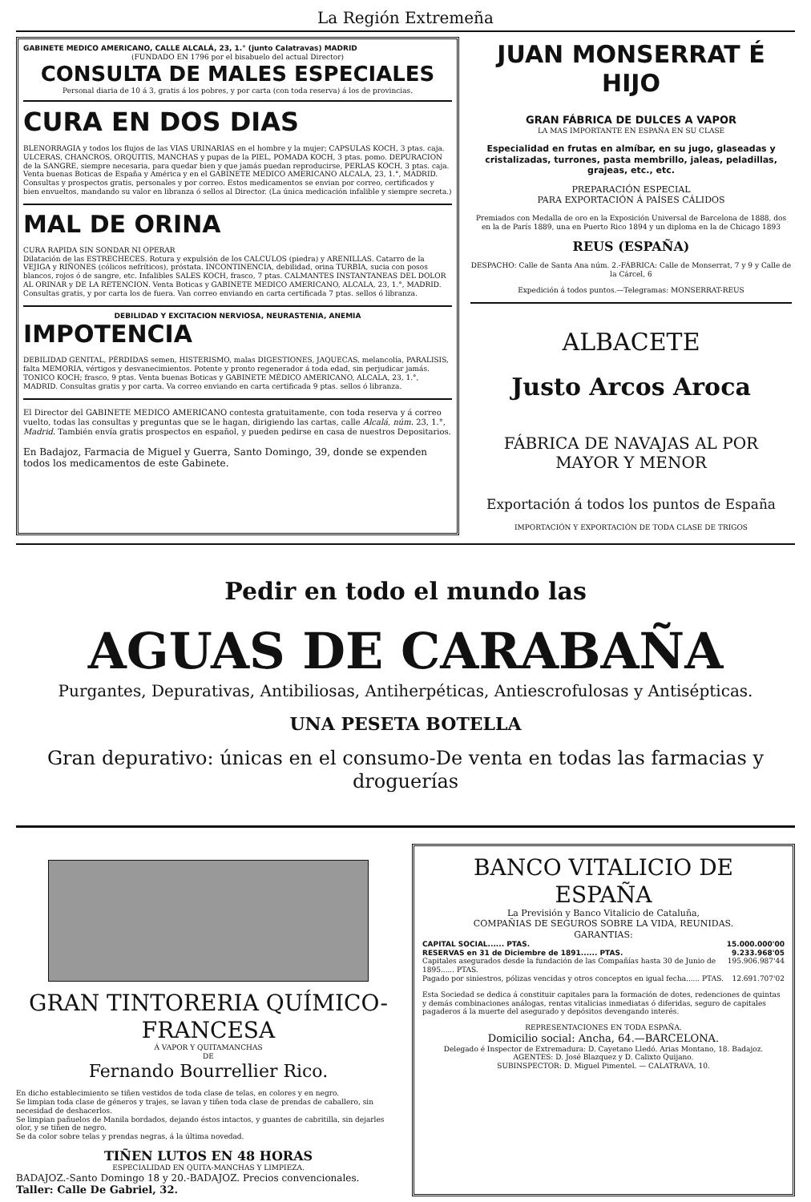La Región Extremeña
GABINETE MEDICO AMERICANO, CALLE ALCALÁ, 23, 1.° (junto Calatravas) MADRID
(FUNDADO EN 1796 por el bisabuelo del actual Director)
CONSULTA DE MALES ESPECIALES
Personal diaria de 10 á 3, gratis á los pobres, y por carta (con toda reserva) á los de provincias.
CURA EN DOS DIAS
BLENORRAGIA y todos los flujos de las VIAS URINARIAS en el hombre y la mujer; CAPSULAS KOCH, 3 ptas. caja. ULCERAS, CHANCROS, ORQUITIS, MANCHAS y pupas de la PIEL, POMADA KOCH, 3 ptas. pomo. DEPURACION de la SANGRE, siempre necesaria, para quedar bien y que jamás puedan reproducirse, PERLAS KOCH, 3 ptas. caja. Venta buenas Boticas de España y América y en el GABINETE MEDICO AMERICANO ALCALA, 23, 1.°, MADRID. Consultas y prospectos gratis, personales y por correo. Estos medicamentos se envian por correo, certificados y bien envueltos, mandando su valor en libranza ó sellos al Director. (La única medicación infalible y siempre secreta.)
MAL DE ORINA
CURA RAPIDA SIN SONDAR NI OPERAR
Dilatación de las ESTRECHECES. Rotura y expulsión de los CALCULOS (piedra) y ARENILLAS. Catarro de la VEJIGA y RIÑONES (cólicos nefríticos), próstata. INCONTINENCIA, debilidad, orina TURBIA, sucia con posos blancos, rojos ó de sangre, etc. Infalibles SALES KOCH, frasco, 7 ptas. CALMANTES INSTANTANEAS DEL DOLOR AL ORINAR y DE LA RETENCION. Venta Boticas y GABINETE MEDICO AMERICANO, ALCALA, 23, 1.°, MADRID. Consultas gratis, y por carta los de fuera. Van correo enviando en carta certificada 7 ptas. sellos ó libranza.
DEBILIDAD Y EXCITACION NERVIOSA, NEURASTENIA, ANEMIA
IMPOTENCIA
DEBILIDAD GENITAL, PÉRDIDAS semen, HISTERISMO, malas DIGESTIONES, JAQUECAS, melancolía, PARALISIS, falta MEMORIA, vértigos y desvanecimientos. Potente y pronto regenerador á toda edad, sin perjudicar jamás. TONICO KOCH; frasco, 9 ptas. Venta buenas Boticas y GABINETE MÉDICO AMERICANO, ALCALA, 23, 1.°, MADRID. Consultas gratis y por carta. Va correo enviando en carta certificada 9 ptas. sellos ó libranza.
El Director del GABINETE MEDICO AMERICANO contesta gratuitamente, con toda reserva y á correo vuelto, todas las consultas y preguntas que se le hagan, dirigiendo las cartas, calle Alcalá, núm. 23, 1.°, Madrid. También envía gratis prospectos en español, y pueden pedirse en casa de nuestros Depositarios.
En Badajoz, Farmacia de Miguel y Guerra, Santo Domingo, 39, donde se expenden todos los medicamentos de este Gabinete.
JUAN MONSERRAT É HIJO
GRAN FÁBRICA DE DULCES A VAPOR
LA MAS IMPORTANTE EN ESPAÑA EN SU CLASE
Especialidad en frutas en almíbar, en su jugo, glaseadas y cristalizadas, turrones, pasta membrillo, jaleas, peladillas, grajeas, etc., etc.
PREPARACIÓN ESPECIAL
PARA EXPORTACIÓN Á PAÍSES CÁLIDOS
Premiados con Medalla de oro en la Exposición Universal de Barcelona de 1888, dos en la de París 1889, una en Puerto Rico 1894 y un diploma en la de Chicago 1893
REUS (ESPAÑA)
DESPACHO: Calle de Santa Ana núm. 2.-FÁBRICA: Calle de Monserrat, 7 y 9 y Calle de la Cárcel, 6
Expedición á todos puntos.—Telegramas: MONSERRAT-REUS
ALBACETE
Justo Arcos Aroca
FÁBRICA DE NAVAJAS AL POR MAYOR Y MENOR
Exportación á todos los puntos de España
IMPORTACIÓN Y EXPORTACIÓN DE TODA CLASE DE TRIGOS
Pedir en todo el mundo las
AGUAS DE CARABAÑA
Purgantes, Depurativas, Antibiliosas, Antiherpéticas, Antiescrofulosas y Antisépticas.
UNA PESETA BOTELLA
Gran depurativo: únicas en el consumo-De venta en todas las farmacias y droguerías
GRAN TINTORERIA QUÍMICO-FRANCESA
Á VAPOR Y QUITAMANCHAS
DE
Fernando Bourrellier Rico.
En dicho establecimiento se tiñen vestidos de toda clase de telas, en colores y en negro.
Se limpian toda clase de géneros y trajes, se lavan y tiñen toda clase de prendas de caballero, sin necesidad de deshacerlos.
Se limpian pañuelos de Manila bordados, dejando éstos intactos, y guantes de cabritilla, sin dejarles olor, y se tiñen de negro.
Se da color sobre telas y prendas negras, á la última novedad.
TIÑEN LUTOS EN 48 HORAS
ESPECIALIDAD EN QUITA-MANCHAS Y LIMPIEZA.
BADAJOZ.-Santo Domingo 18 y 20.-BADAJOZ. Precios convencionales.
Taller: Calle De Gabriel, 32.
BANCO VITALICIO DE ESPAÑA
La Previsión y Banco Vitalicio de Cataluña,
COMPAÑIAS DE SEGUROS SOBRE LA VIDA, REUNIDAS.
GARANTIAS:
CAPITAL SOCIAL...... PTAS. 15.000.000'00
RESERVAS en 31 de Diciembre de 1891...... PTAS. 9.233.968'05
Capitales asegurados desde la fundación de las Compañías hasta 30 de Junio de 1895...... PTAS. 195.906.987'44
Pagado por siniestros, pólizas vencidas y otros conceptos en igual fecha...... PTAS. 12.691.707'02
Esta Sociedad se dedica á constituir capitales para la formación de dotes, redenciones de quintas y demás combinaciones análogas, rentas vitalicias inmediatas ó diferidas, seguro de capitales pagaderos á la muerte del asegurado y depósitos devengando interés.
REPRESENTACIONES EN TODA ESPAÑA.
Domicilio social: Ancha, 64.—BARCELONA.
Delegado é Inspector de Extremadura: D. Cayetano Lledó. Arias Montano, 18. Badajoz.
AGENTES: D. José Blazquez y D. Calixto Quijano.
SUBINSPECTOR: D. Miguel Pimentel. — CALATRAVA, 10.